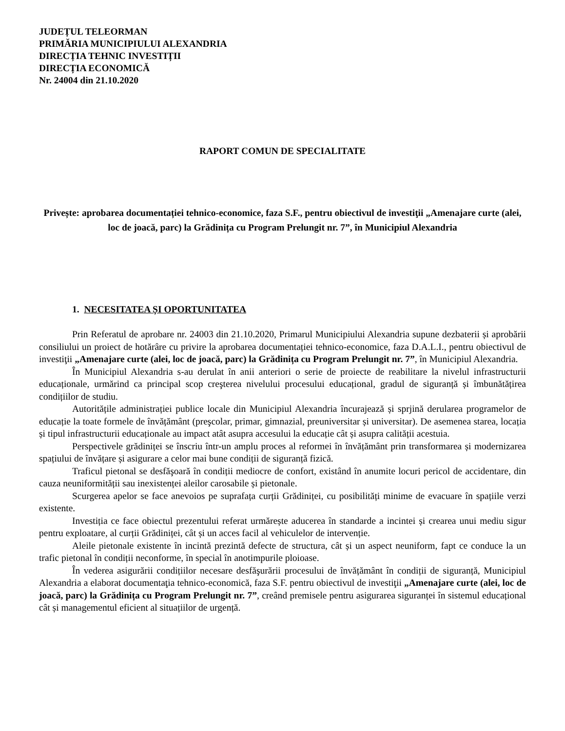JUDEȚUL TELEORMAN
PRIMĂRIA MUNICIPIULUI ALEXANDRIA
DIRECȚIA TEHNIC INVESTIȚII
DIRECȚIA ECONOMICĂ
Nr. 24004 din 21.10.2020
RAPORT COMUN DE SPECIALITATE
Privește: aprobarea documentației tehnico-economice, faza S.F., pentru obiectivul de investiţii „Amenajare curte (alei, loc de joacă, parc) la Grădinița cu Program Prelungit nr. 7”, în Municipiul Alexandria
1. NECESITATEA ȘI OPORTUNITATEA
Prin Referatul de aprobare nr. 24003 din 21.10.2020, Primarul Municipiului Alexandria supune dezbaterii și aprobării consiliului un proiect de hotărâre cu privire la aprobarea documentației tehnico-economice, faza D.A.L.I., pentru obiectivul de investiţii „Amenajare curte (alei, loc de joacă, parc) la Grădinița cu Program Prelungit nr. 7”, în Municipiul Alexandria.
În Municipiul Alexandria s-au derulat în anii anteriori o serie de proiecte de reabilitare la nivelul infrastructurii educaționale, urmărind ca principal scop creşterea nivelului procesului educațional, gradul de siguranță și îmbunătățirea condițiilor de studiu.
Autoritățile administrației publice locale din Municipiul Alexandria încurajează și sprjină derularea programelor de educație la toate formele de învățământ (preşcolar, primar, gimnazial, preuniversitar și universitar). De asemenea starea, locația și tipul infrastructurii educaționale au impact atât asupra accesului la educație cât și asupra calității acestuia.
Perspectivele grădiniței se înscriu într-un amplu proces al reformei în învățământ prin transformarea și modernizarea spațiului de învățare și asigurare a celor mai bune condiții de siguranță fizică.
Traficul pietonal se desfăşoară în condiții mediocre de confort, existând în anumite locuri pericol de accidentare, din cauza neuniformității sau inexistenței aleilor carosabile și pietonale.
Scurgerea apelor se face anevoios pe suprafața curții Grădiniței, cu posibilități minime de evacuare în spațiile verzi existente.
Investiția ce face obiectul prezentului referat urmărește aducerea în standarde a incintei și crearea unui mediu sigur pentru exploatare, al curții Grădiniței, cât și un acces facil al vehiculelor de intervenție.
Aleile pietonale existente în incintă prezintă defecte de structura, cât și un aspect neuniform, fapt ce conduce la un trafic pietonal în condiții neconforme, în special în anotimpurile ploioase.
În vederea asigurării condițiilor necesare desfăşurării procesului de învățământ în condiții de siguranță, Municipiul Alexandria a elaborat documentaţia tehnico-economică, faza S.F. pentru obiectivul de investiţii „Amenajare curte (alei, loc de joacă, parc) la Grădinița cu Program Prelungit nr. 7”, creând premisele pentru asigurarea siguranței în sistemul educațional cât și managementul eficient al situațiilor de urgență.